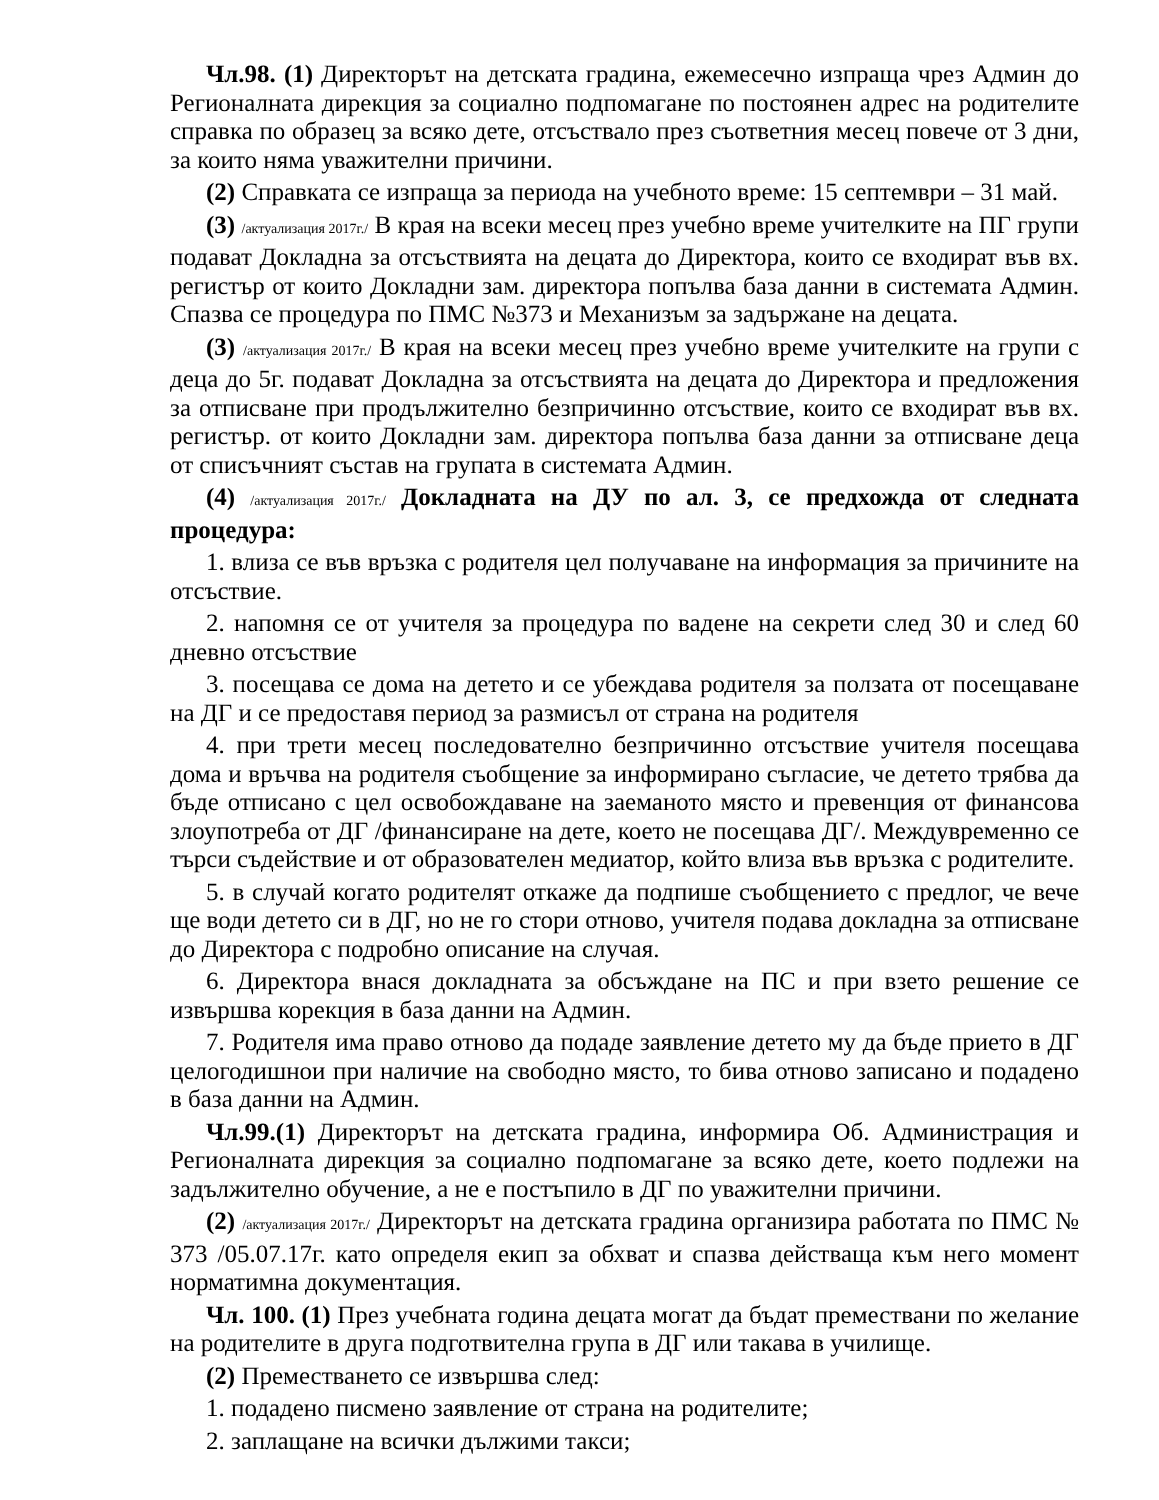Чл.98. (1) Директорът на детската градина, ежемесечно изпраща чрез Админ до Регионалната дирекция за социално подпомагане по постоянен адрес на родителите справка по образец за всяко дете, отсъствало през съответния месец повече от 3 дни, за които няма уважителни причини.
(2) Справката се изпраща за периода на учебното време: 15 септември – 31 май.
(3) /актуализация 2017г./ В края на всеки месец през учебно време учителките на ПГ групи подават Докладна за отсъствията на децата до Директора, които се входират във вх. регистър от които Докладни зам. директора попълва база данни в системата Админ. Спазва се процедура по ПМС №373 и Механизъм за задържане на децата.
(3) /актуализация 2017г./ В края на всеки месец през учебно време учителките на групи с деца до 5г. подават Докладна за отсъствията на децата до Директора и предложения за отписване при продължително безпричинно отсъствие, които се входират във вх. регистър. от които Докладни зам. директора попълва база данни за отписване деца от списъчният състав на групата в системата Админ.
(4) /актуализация 2017г./ Докладната на ДУ по ал. 3, се предхожда от следната процедура:
1. влиза се във връзка с родителя цел получаване на информация за причините на отсъствие.
2. напомня се от учителя за процедура по вадене на секрети след 30 и след 60 дневно отсъствие
3. посещава се дома на детето и се убеждава родителя за ползата от посещаване на ДГ и се предоставя период за размисъл от страна на родителя
4. при трети месец последователно безпричинно отсъствие учителя посещава дома и връчва на родителя съобщение за информирано съгласие, че детето трябва да бъде отписано с цел освобождаване на заеманото място и превенция от финансова злоупотреба от ДГ /финансиране на дете, което не посещава ДГ/. Междувременно се търси съдействие и от образователен медиатор, който влиза във връзка с родителите.
5. в случай когато родителят откаже да подпише съобщението с предлог, че вече ще води детето си в ДГ, но не го стори отново, учителя подава докладна за отписване до Директора с подробно описание на случая.
6. Директора внася докладната за обсъждане на ПС и при взето решение се извършва корекция в база данни на Админ.
7. Родителя има право отново да подаде заявление детето му да бъде прието в ДГ целогодишнои при наличие на свободно място, то бива отново записано и подадено в база данни на Админ.
Чл.99.(1) Директорът на детската градина, информира Об. Администрация и Регионалната дирекция за социално подпомагане за всяко дете, което подлежи на задължително обучение, а не е постъпило в ДГ по уважителни причини.
(2) /актуализация 2017г./ Директорът на детската градина организира работата по ПМС № 373 /05.07.17г. като определя екип за обхват и спазва действаща към него момент норматимна документация.
Чл. 100. (1) През учебната година децата могат да бъдат премествани по желание на родителите в друга подготвителна група в ДГ или такава в училище.
(2) Преместването се извършва след:
1. подадено писмено заявление от страна на родителите;
2. заплащане на всички дължими такси;